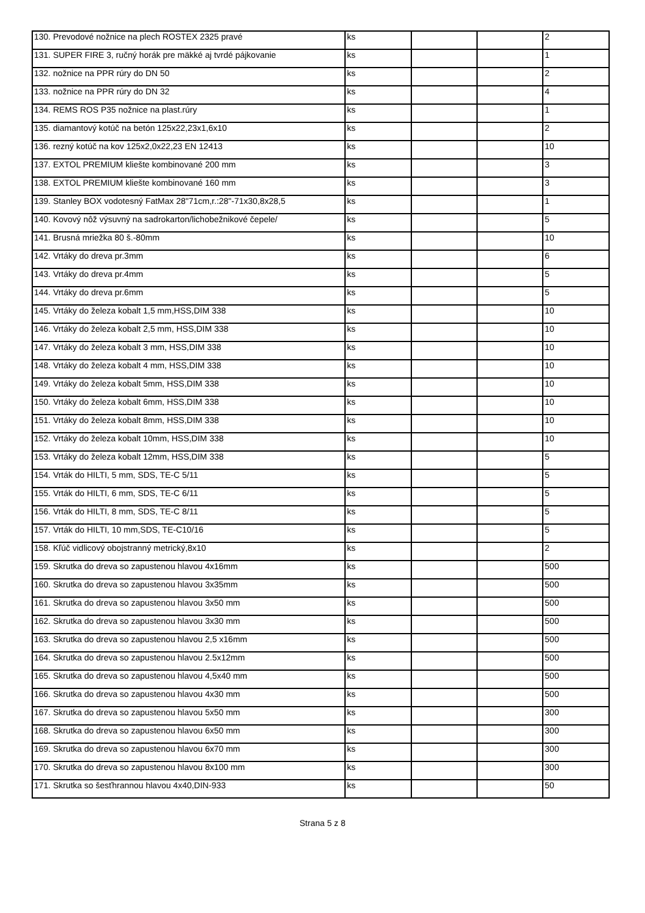| 130. Prevodové nožnice na plech ROSTEX 2325 pravé | ks | | | 2 |
| 131. SUPER FIRE 3, ručný horák pre mäkké aj tvrdé pájkovanie | ks | | | 1 |
| 132. nožnice na PPR rúry do DN 50 | ks | | | 2 |
| 133. nožnice na PPR rúry do DN 32 | ks | | | 4 |
| 134. REMS ROS P35 nožnice na plast.rúry | ks | | | 1 |
| 135. diamantový kotúč na betón 125x22,23x1,6x10 | ks | | | 2 |
| 136. rezný kotúč na kov 125x2,0x22,23 EN 12413 | ks | | | 10 |
| 137. EXTOL PREMIUM kliešte kombinované 200 mm | ks | | | 3 |
| 138. EXTOL PREMIUM kliešte kombinované 160 mm | ks | | | 3 |
| 139. Stanley BOX vodotesný FatMax 28"71cm,r.:28"-71x30,8x28,5 | ks | | | 1 |
| 140. Kovový nôž výsuvný na sadrokarton/lichobežnikové čepele/ | ks | | | 5 |
| 141. Brusná mriežka 80 š.-80mm | ks | | | 10 |
| 142. Vrtáky do dreva pr.3mm | ks | | | 6 |
| 143. Vrtáky do dreva pr.4mm | ks | | | 5 |
| 144. Vrtáky do dreva pr.6mm | ks | | | 5 |
| 145. Vrtáky do železa kobalt 1,5 mm,HSS,DIM 338 | ks | | | 10 |
| 146. Vrtáky do železa kobalt 2,5 mm, HSS,DIM 338 | ks | | | 10 |
| 147. Vrtáky do železa kobalt 3 mm, HSS,DIM 338 | ks | | | 10 |
| 148. Vrtáky do železa kobalt 4 mm, HSS,DIM 338 | ks | | | 10 |
| 149. Vrtáky do železa kobalt 5mm, HSS,DIM 338 | ks | | | 10 |
| 150. Vrtáky do železa kobalt 6mm, HSS,DIM 338 | ks | | | 10 |
| 151. Vrtáky do železa kobalt 8mm, HSS,DIM 338 | ks | | | 10 |
| 152. Vrtáky do železa kobalt 10mm, HSS,DIM 338 | ks | | | 10 |
| 153. Vrtáky do železa kobalt 12mm, HSS,DIM 338 | ks | | | 5 |
| 154. Vrták do HILTI, 5 mm, SDS, TE-C 5/11 | ks | | | 5 |
| 155. Vrták do HILTI, 6 mm, SDS, TE-C 6/11 | ks | | | 5 |
| 156. Vrták do HILTI, 8 mm, SDS, TE-C 8/11 | ks | | | 5 |
| 157. Vrták do HILTI, 10 mm,SDS, TE-C10/16 | ks | | | 5 |
| 158. Kľúč vidlicový obojstranný metrický,8x10 | ks | | | 2 |
| 159. Skrutka do dreva so zapustenou hlavou 4x16mm | ks | | | 500 |
| 160. Skrutka do dreva so zapustenou hlavou 3x35mm | ks | | | 500 |
| 161. Skrutka do dreva so zapustenou hlavou 3x50 mm | ks | | | 500 |
| 162. Skrutka do dreva so zapustenou hlavou 3x30 mm | ks | | | 500 |
| 163. Skrutka do dreva so zapustenou hlavou 2,5 x16mm | ks | | | 500 |
| 164. Skrutka do dreva so zapustenou hlavou 2.5x12mm | ks | | | 500 |
| 165. Skrutka do dreva so zapustenou hlavou 4,5x40 mm | ks | | | 500 |
| 166. Skrutka do dreva so zapustenou hlavou 4x30 mm | ks | | | 500 |
| 167. Skrutka do dreva so zapustenou hlavou 5x50 mm | ks | | | 300 |
| 168. Skrutka do dreva so zapustenou hlavou 6x50 mm | ks | | | 300 |
| 169. Skrutka do dreva so zapustenou hlavou 6x70 mm | ks | | | 300 |
| 170. Skrutka do dreva so zapustenou hlavou 8x100 mm | ks | | | 300 |
| 171. Skrutka so šesťhrannou hlavou 4x40,DIN-933 | ks | | | 50 |
Strana 5 z 8